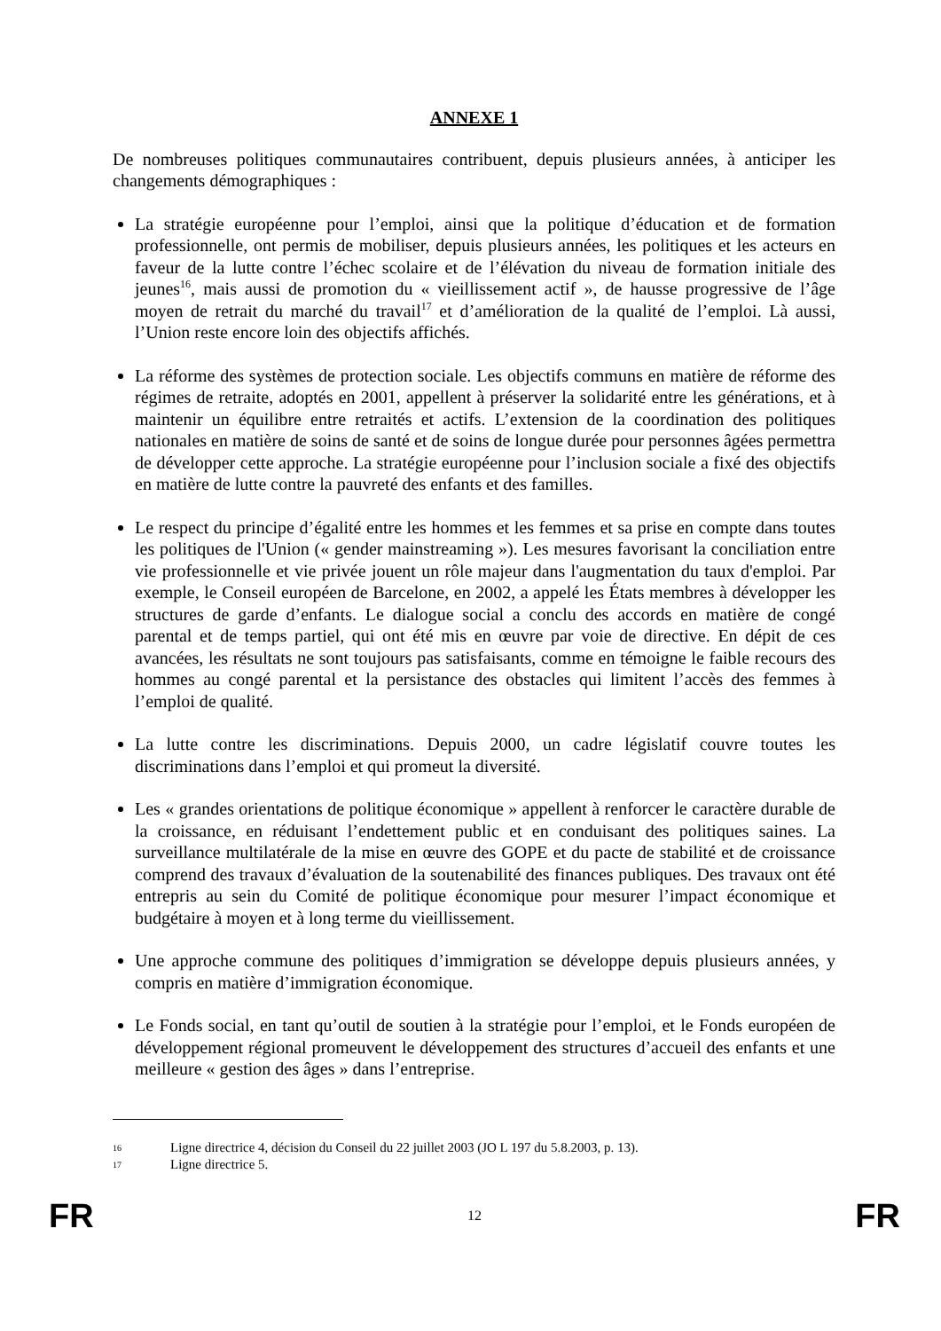ANNEXE 1
De nombreuses politiques communautaires contribuent, depuis plusieurs années, à anticiper les changements démographiques :
La stratégie européenne pour l’emploi, ainsi que la politique d’éducation et de formation professionnelle, ont permis de mobiliser, depuis plusieurs années, les politiques et les acteurs en faveur de la lutte contre l’échec scolaire et de l’élévation du niveau de formation initiale des jeunes<sup>16</sup>, mais aussi de promotion du « vieillissement actif », de hausse progressive de l’âge moyen de retrait du marché du travail<sup>17</sup> et d’amélioration de la qualité de l’emploi. Là aussi, l’Union reste encore loin des objectifs affichés.
La réforme des systèmes de protection sociale. Les objectifs communs en matière de réforme des régimes de retraite, adoptés en 2001, appellent à préserver la solidarité entre les générations, et à maintenir un équilibre entre retraités et actifs. L’extension de la coordination des politiques nationales en matière de soins de santé et de soins de longue durée pour personnes âgées permettra de développer cette approche. La stratégie européenne pour l’inclusion sociale a fixé des objectifs en matière de lutte contre la pauvreté des enfants et des familles.
Le respect du principe d’égalité entre les hommes et les femmes et sa prise en compte dans toutes les politiques de l'Union (« gender mainstreaming »). Les mesures favorisant la conciliation entre vie professionnelle et vie privée jouent un rôle majeur dans l'augmentation du taux d'emploi. Par exemple, le Conseil européen de Barcelone, en 2002, a appelé les États membres à développer les structures de garde d’enfants. Le dialogue social a conclu des accords en matière de congé parental et de temps partiel, qui ont été mis en œuvre par voie de directive. En dépit de ces avancées, les résultats ne sont toujours pas satisfaisants, comme en témoigne le faible recours des hommes au congé parental et la persistance des obstacles qui limitent l’accès des femmes à l’emploi de qualité.
La lutte contre les discriminations. Depuis 2000, un cadre législatif couvre toutes les discriminations dans l’emploi et qui promeut la diversité.
Les « grandes orientations de politique économique » appellent à renforcer le caractère durable de la croissance, en réduisant l’endettement public et en conduisant des politiques saines. La surveillance multilatérale de la mise en œuvre des GOPE et du pacte de stabilité et de croissance comprend des travaux d’évaluation de la soutenabilité des finances publiques. Des travaux ont été entrepris au sein du Comité de politique économique pour mesurer l’impact économique et budgétaire à moyen et à long terme du vieillissement.
Une approche commune des politiques d’immigration se développe depuis plusieurs années, y compris en matière d’immigration économique.
Le Fonds social, en tant qu’outil de soutien à la stratégie pour l’emploi, et le Fonds européen de développement régional promeuvent le développement des structures d’accueil des enfants et une meilleure « gestion des âges » dans l’entreprise.
16 Ligne directrice 4, décision du Conseil du 22 juillet 2003 (JO L 197 du 5.8.2003, p. 13).
17 Ligne directrice 5.
FR 12 FR